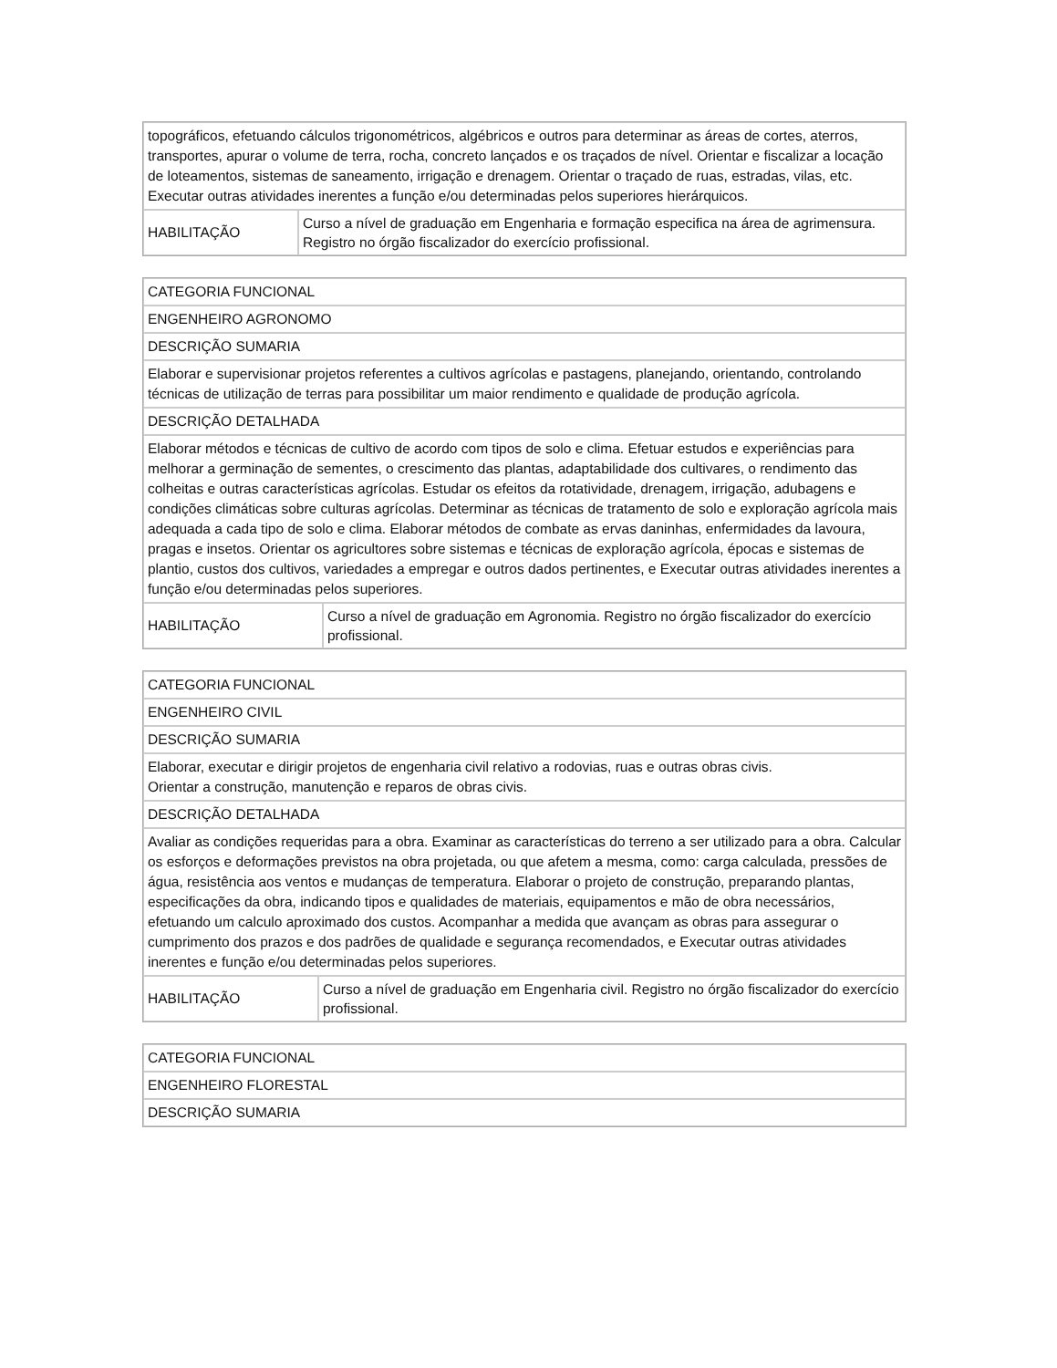| topográficos, efetuando cálculos trigonométricos, algébricos e outros para determinar as áreas de cortes, aterros, transportes, apurar o volume de terra, rocha, concreto lançados e os traçados de nível. Orientar e fiscalizar a locação de loteamentos, sistemas de saneamento, irrigação e drenagem. Orientar o traçado de ruas, estradas, vilas, etc. Executar outras atividades inerentes a função e/ou determinadas pelos superiores hierárquicos. | |
| HABILITAÇÃO | Curso a nível de graduação em Engenharia e formação especifica na área de agrimensura. Registro no órgão fiscalizador do exercício profissional. |
| CATEGORIA FUNCIONAL | |
| ENGENHEIRO AGRONOMO | |
| DESCRIÇÃO SUMARIA | |
| Elaborar e supervisionar projetos referentes a cultivos agrícolas e pastagens, planejando, orientando, controlando técnicas de utilização de terras para possibilitar um maior rendimento e qualidade de produção agrícola. | |
| DESCRIÇÃO DETALHADA | |
| Elaborar métodos e técnicas de cultivo de acordo com tipos de solo e clima. Efetuar estudos e experiências para melhorar a germinação de sementes, o crescimento das plantas, adaptabilidade dos cultivares, o rendimento das colheitas e outras características agrícolas. Estudar os efeitos da rotatividade, drenagem, irrigação, adubagens e condições climáticas sobre culturas agrícolas. Determinar as técnicas de tratamento de solo e exploração agrícola mais adequada a cada tipo de solo e clima. Elaborar métodos de combate as ervas daninhas, enfermidades da lavoura, pragas e insetos. Orientar os agricultores sobre sistemas e técnicas de exploração agrícola, épocas e sistemas de plantio, custos dos cultivos, variedades a empregar e outros dados pertinentes, e Executar outras atividades inerentes a função e/ou determinadas pelos superiores. | |
| HABILITAÇÃO | Curso a nível de graduação em Agronomia. Registro no órgão fiscalizador do exercício profissional. |
| CATEGORIA FUNCIONAL | |
| ENGENHEIRO CIVIL | |
| DESCRIÇÃO SUMARIA | |
| Elaborar, executar e dirigir projetos de engenharia civil relativo a rodovias, ruas e outras obras civis. Orientar a construção, manutenção e reparos de obras civis. | |
| DESCRIÇÃO DETALHADA | |
| Avaliar as condições requeridas para a obra. Examinar as características do terreno a ser utilizado para a obra. Calcular os esforços e deformações previstos na obra projetada, ou que afetem a mesma, como: carga calculada, pressões de água, resistência aos ventos e mudanças de temperatura. Elaborar o projeto de construção, preparando plantas, especificações da obra, indicando tipos e qualidades de materiais, equipamentos e mão de obra necessários, efetuando um calculo aproximado dos custos. Acompanhar a medida que avançam as obras para assegurar o cumprimento dos prazos e dos padrões de qualidade e segurança recomendados, e Executar outras atividades inerentes e função e/ou determinadas pelos superiores. | |
| HABILITAÇÃO | Curso a nível de graduação em Engenharia civil. Registro no órgão fiscalizador do exercício profissional. |
| CATEGORIA FUNCIONAL |
| ENGENHEIRO FLORESTAL |
| DESCRIÇÃO SUMARIA |